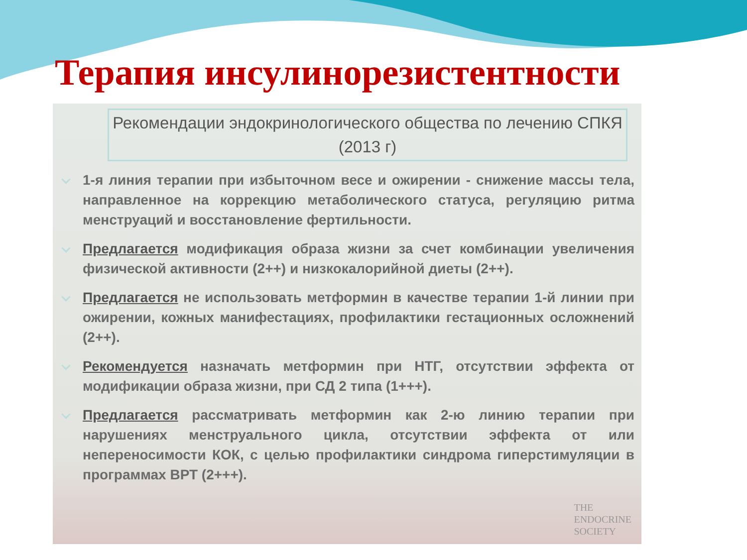Терапия инсулинорезистентности
Рекомендации эндокринологического общества по лечению СПКЯ (2013 г)
1-я линия терапии при избыточном весе и ожирении - снижение массы тела, направленное на коррекцию метаболического статуса, регуляцию ритма менструаций и восстановление фертильности.
Предлагается модификация образа жизни за счет комбинации увеличения физической активности (2++) и низкокалорийной диеты (2++).
Предлагается не использовать метформин в качестве терапии 1-й линии при ожирении, кожных манифестациях, профилактики гестационных осложнений (2++).
Рекомендуется назначать метформин при НТГ, отсутствии эффекта от модификации образа жизни, при СД 2 типа (1+++).
Предлагается рассматривать метформин как 2-ю линию терапии при нарушениях менструального цикла, отсутствии эффекта от или непереносимости КОК, с целью профилактики синдрома гиперстимуляции в программах ВРТ (2+++).
THE
ENDOCRINE
SOCIETY